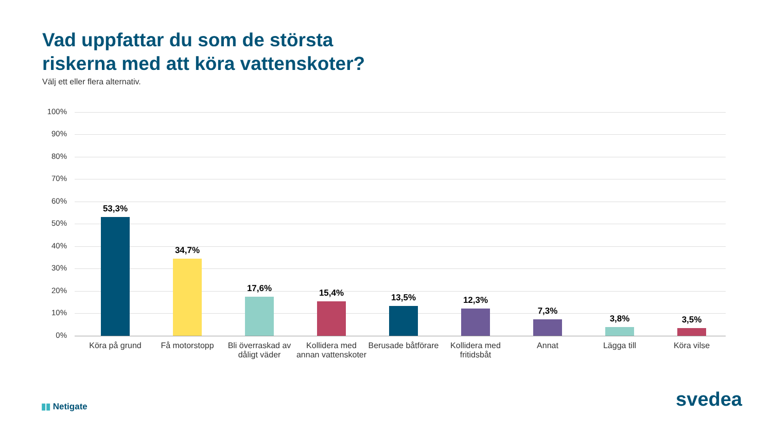Vad uppfattar du som de största
riskerna med att köra vattenskoter?
Välj ett eller flera alternativ.
100%
90%
80%
70%
60%
50%
40%
30%
20%
10%
0%
53,3% 34,7% 17,6% 15,4% 13,5% 12,3% 7,3% 3,8% 3,5%
Köra på grund Få motorstopp
Bli överraskad av dåligt väder
Kollidera med annan vattenskoter
Berusade båtförare
Kollidera med fritidsbåt
Annat Lägga till Köra vilse
▮▮ Netigate svedea